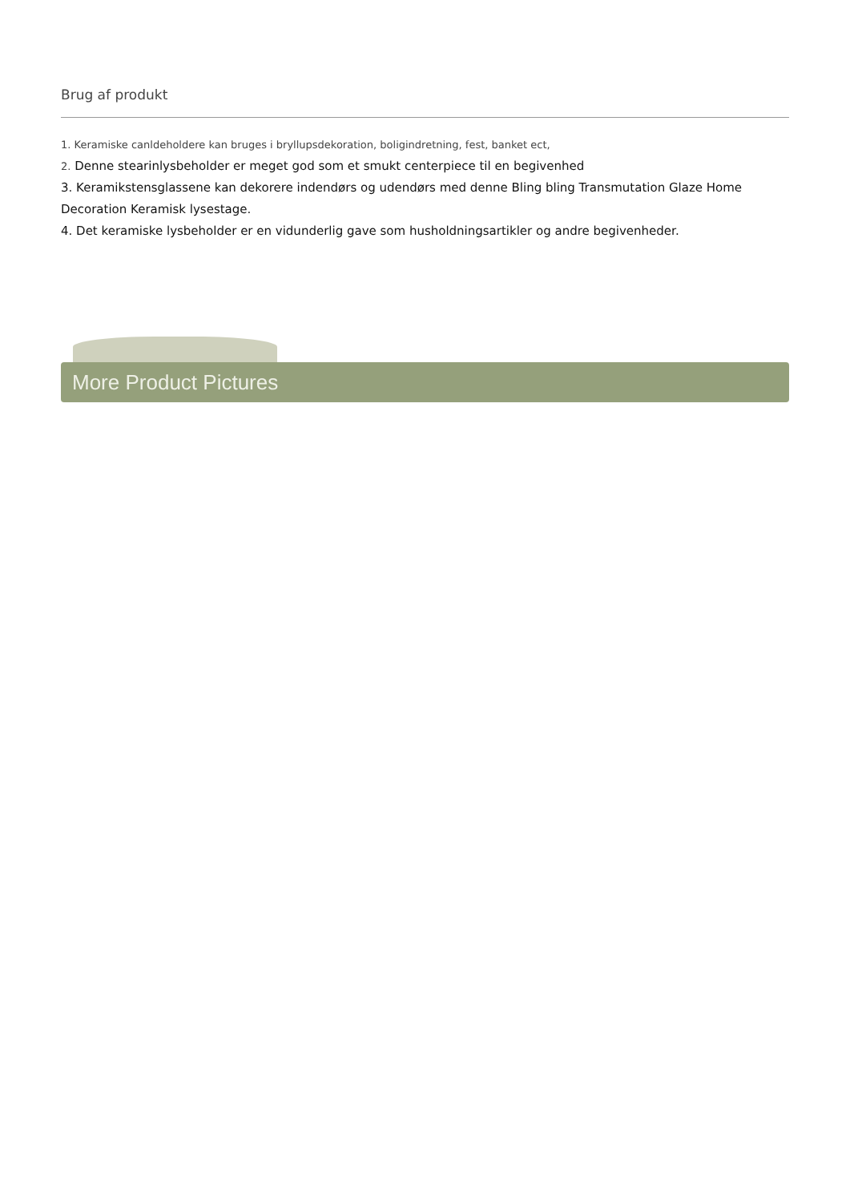Brug af produkt
1. Keramiske canldeholdere kan bruges i bryllupsdekoration, boligindretning, fest, banket ect,
2. Denne stearinlysbeholder er meget god som et smukt centerpiece til en begivenhed
3. Keramikstensglassene kan dekorere indendørs og udendørs med denne Bling bling Transmutation Glaze Home Decoration Keramisk lysestage.
4. Det keramiske lysbeholder er en vidunderlig gave som husholdningsartikler og andre begivenheder.
More Product Pictures